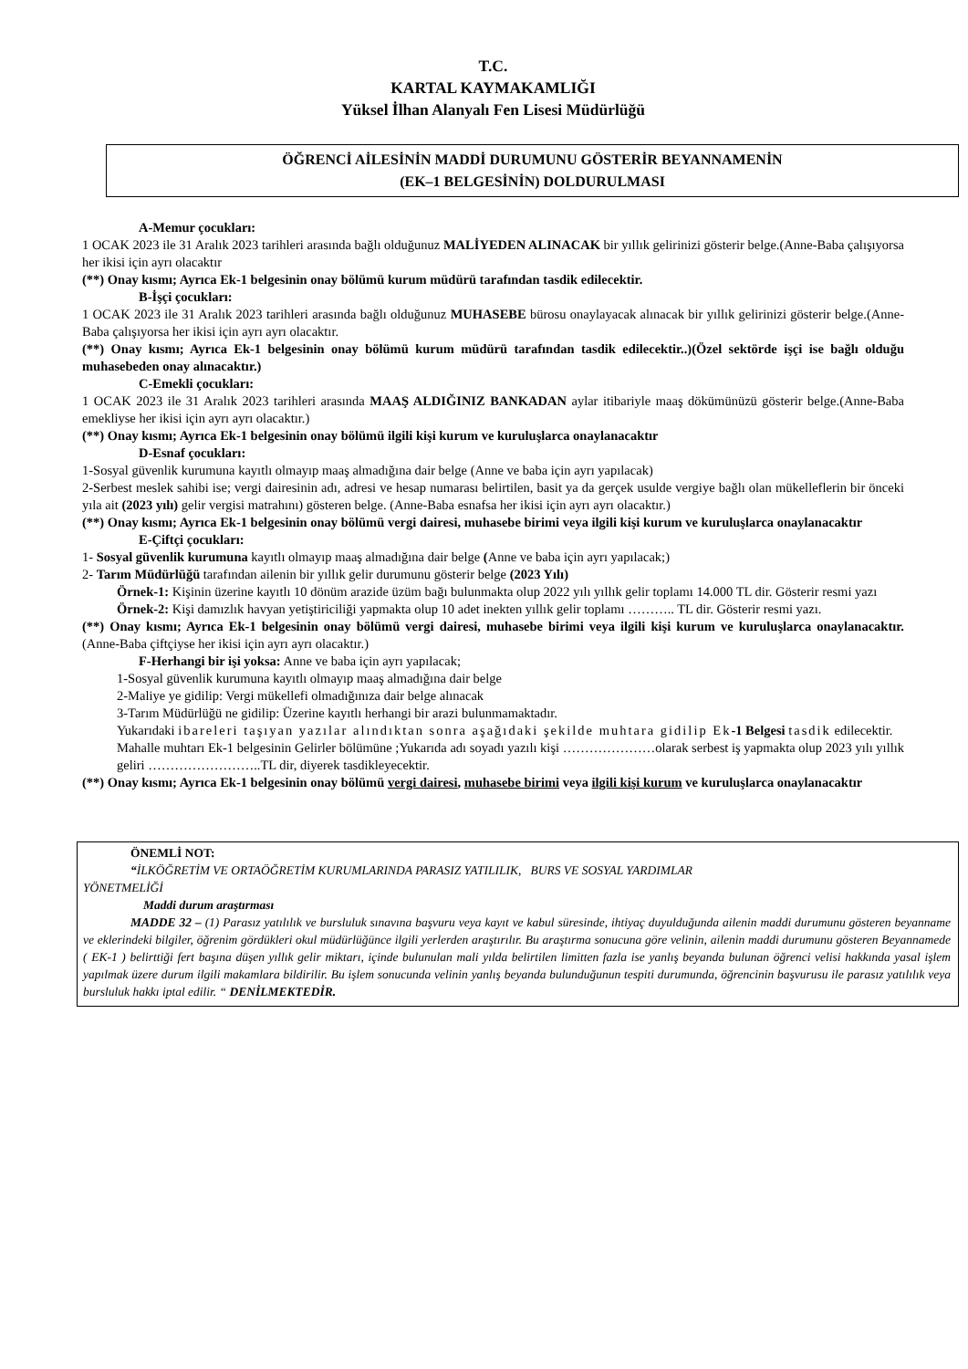T.C.
KARTAL KAYMAKAMLIĞI
Yüksel İlhan Alanyalı Fen Lisesi Müdürlüğü
ÖĞRENCİ AİLESİNİN MADDİ DURUMUNU GÖSTERİR BEYANNAMENİN
(EK–1 BELGESİNİN) DOLDURULMASI
A-Memur çocukları:
1 OCAK 2023 ile 31 Aralık 2023 tarihleri arasında bağlı olduğunuz MALİYEDEN ALINACAK bir yıllık gelirinizi gösterir belge.(Anne-Baba çalışıyorsa her ikisi için ayrı olacaktır
(**) Onay kısmı; Ayrıca Ek-1 belgesinin onay bölümü kurum müdürü tarafından tasdik edilecektir.
B-İşçi çocukları:
1 OCAK 2023 ile 31 Aralık 2023 tarihleri arasında bağlı olduğunuz MUHASEBE bürosu onaylayacak alınacak bir yıllık gelirinizi gösterir belge.(Anne-Baba çalışıyorsa her ikisi için ayrı ayrı olacaktır.
(**) Onay kısmı; Ayrıca Ek-1 belgesinin onay bölümü kurum müdürü tarafından tasdik edilecektir..)(Özel sektörde işçi ise bağlı olduğu muhasebeden onay alınacaktır.)
C-Emekli çocukları:
1 OCAK 2023 ile 31 Aralık 2023 tarihleri arasında MAAŞ ALDIĞINIZ BANKADAN aylar itibariyle maaş dökümünüzü gösterir belge.(Anne-Baba emekliyse her ikisi için ayrı ayrı olacaktır.)
(**) Onay kısmı; Ayrıca Ek-1 belgesinin onay bölümü ilgili kişi kurum ve kuruluşlarca onaylanacaktır
D-Esnaf çocukları:
1-Sosyal güvenlik kurumuna kayıtlı olmayıp maaş almadığına dair belge (Anne ve baba için ayrı yapılacak)
2-Serbest meslek sahibi ise; vergi dairesinin adı, adresi ve hesap numarası belirtilen, basit ya da gerçek usulde vergiye bağlı olan mükelleflerin bir önceki yıla ait (2023 yılı) gelir vergisi matrahını) gösteren belge. (Anne-Baba esnafsa her ikisi için ayrı ayrı olacaktır.)
(**) Onay kısmı; Ayrıca Ek-1 belgesinin onay bölümü vergi dairesi, muhasebe birimi veya ilgili kişi kurum ve kuruluşlarca onaylanacaktır
E-Çiftçi çocukları:
1- Sosyal güvenlik kurumuna kayıtlı olmayıp maaş almadığına dair belge (Anne ve baba için ayrı yapılacak;)
2- Tarım Müdürlüğü tarafından ailenin bir yıllık gelir durumunu gösterir belge (2023 Yılı)
Örnek-1: Kişinin üzerine kayıtlı 10 dönüm arazide üzüm bağı bulunmakta olup 2022 yılı yıllık gelir toplamı 14.000 TL dir. Gösterir resmi yazı
Örnek-2: Kişi damızlık havyan yetiştiriciliği yapmakta olup 10 adet inekten yıllık gelir toplamı ……….. TL dir. Gösterir resmi yazı.
(**) Onay kısmı; Ayrıca Ek-1 belgesinin onay bölümü vergi dairesi, muhasebe birimi veya ilgili kişi kurum ve kuruluşlarca onaylanacaktır. (Anne-Baba çiftçiyse her ikisi için ayrı ayrı olacaktır.)
F-Herhangi bir işi yoksa: Anne ve baba için ayrı yapılacak;
1-Sosyal güvenlik kurumuna kayıtlı olmayıp maaş almadığına dair belge
2-Maliye ye gidilip: Vergi mükellefi olmadığınıza dair belge alınacak
3-Tarım Müdürlüğü ne gidilip: Üzerine kayıtlı herhangi bir arazi bulunmamaktadır.
Yukarıdaki ibareleri taşıyan yazılar alındıktan sonra aşağıdaki şekilde muhtara gidilip Ek-1 Belgesi tasdik edilecektir.
Mahalle muhtarı Ek-1 belgesinin Gelirler bölümüne ;Yukarıda adı soyadı yazılı kişi …………………olarak serbest iş yapmakta olup 2023 yılı yıllık geliri ……………………..TL dir, diyerek tasdikleyecektir.
(**) Onay kısmı; Ayrıca Ek-1 belgesinin onay bölümü vergi dairesi, muhasebe birimi veya ilgili kişi kurum ve kuruluşlarca onaylanacaktır
ÖNEMLİ NOT:
“İLKÖĞRETİM VE ORTAÖĞRETİM KURUMLARINDA PARASIZ YATILILIK, BURS VE SOSYAL YARDIMLAR
YÖNETMELİĞİ
Maddi durum araştırması
MADDE 32 – (1) Parasız yatılılık ve bursluluk sınavına başvuru veya kayıt ve kabul süresinde, ihtiyaç duyulduğunda ailenin maddi durumunu gösteren beyanname ve eklerindeki bilgiler, öğrenim gördükleri okul müdürlüğünce ilgili yerlerden araştırılır. Bu araştırma sonucuna göre velinin, ailenin maddi durumunu gösteren Beyannamede ( EK-1 ) belirttiği fert başına düşen yıllık gelir miktarı, içinde bulunulan mali yılda belirtilen limitten fazla ise yanlış beyanda bulunan öğrenci velisi hakkında yasal işlem yapılmak üzere durum ilgili makamlara bildirilir. Bu işlem sonucunda velinin yanlış beyanda bulunduğunun tespiti durumunda, öğrencinin başvurusu ile parasız yatılılık veya bursluluk hakkı iptal edilir. “ DENİLMEKTEDİR.